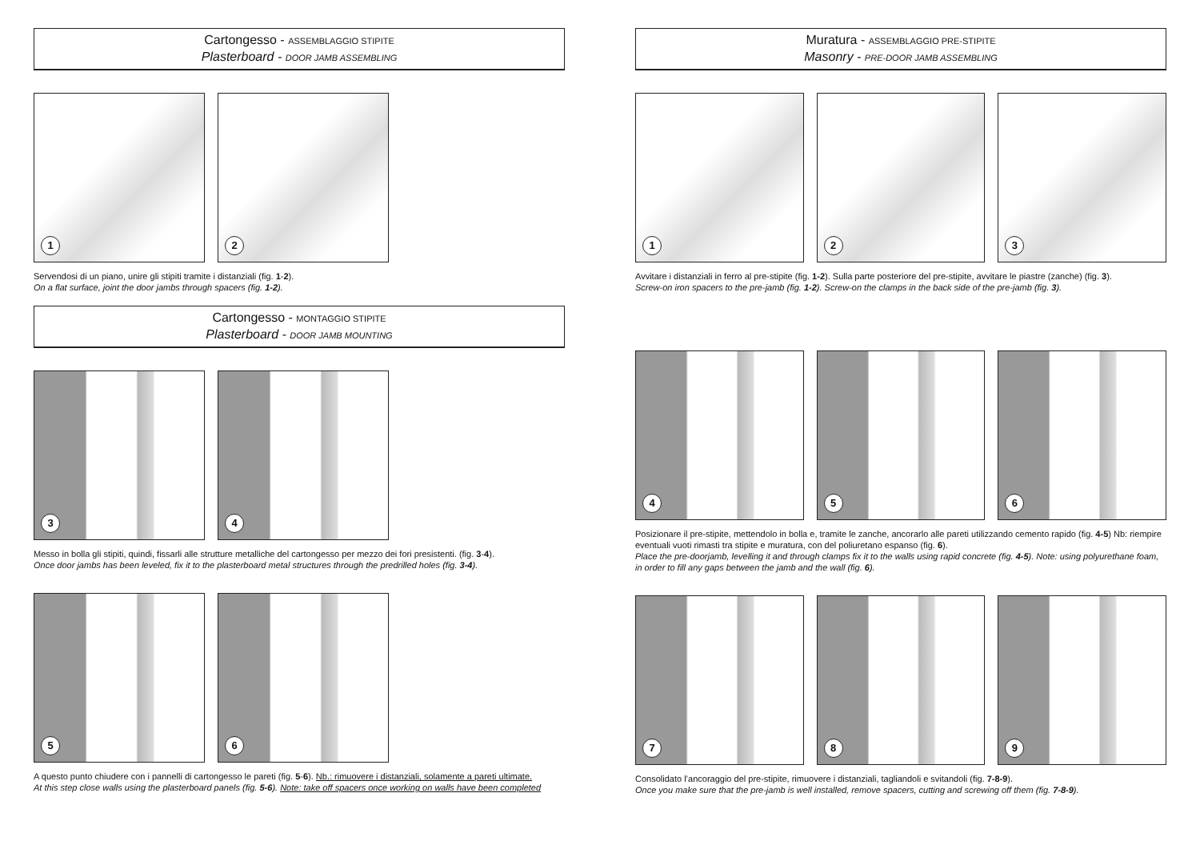Cartongesso - ASSEMBLAGGIO STIPITE
Plasterboard - DOOR JAMB ASSEMBLING
1
2
Servendosi di un piano, unire gli stipiti tramite i distanziali (fig. 1-2).
On a flat surface, joint the door jambs through spacers (fig. 1-2).
Cartongesso - MONTAGGIO STIPITE
Plasterboard - DOOR JAMB MOUNTING
3
4
Messo in bolla gli stipiti, quindi, fissarli alle strutture metalliche del cartongesso per mezzo dei fori presistenti. (fig. 3-4).
Once door jambs has been leveled, fix it to the plasterboard metal structures through the predrilled holes (fig. 3-4).
5
6
A questo punto chiudere con i pannelli di cartongesso le pareti (fig. 5-6). Nb.: rimuovere i distanziali, solamente a pareti ultimate.
At this step close walls using the plasterboard panels (fig. 5-6). Note: take off spacers once working on walls have been completed
Muratura - ASSEMBLAGGIO PRE-STIPITE
Masonry - PRE-DOOR JAMB ASSEMBLING
1
2
3
Avvitare i distanziali in ferro al pre-stipite (fig. 1-2). Sulla parte posteriore del pre-stipite, avvitare le piastre (zanche) (fig. 3).
Screw-on iron spacers to the pre-jamb (fig. 1-2). Screw-on the clamps in the back side of the pre-jamb (fig. 3).
4
5
6
Posizionare il pre-stipite, mettendolo in bolla e, tramite le zanche, ancorarlo alle pareti utilizzando cemento rapido (fig. 4-5) Nb: riempire eventuali vuoti rimasti tra stipite e muratura, con del poliuretano espanso (fig. 6).
Place the pre-doorjamb, levelling it and through clamps fix it to the walls using rapid concrete (fig. 4-5). Note: using polyurethane foam, in order to fill any gaps between the jamb and the wall (fig. 6).
7
8
9
Consolidato l’ancoraggio del pre-stipite, rimuovere i distanziali, tagliandoli e svitandoli (fig. 7-8-9).
Once you make sure that the pre-jamb is well installed, remove spacers, cutting and screwing off them (fig. 7-8-9).